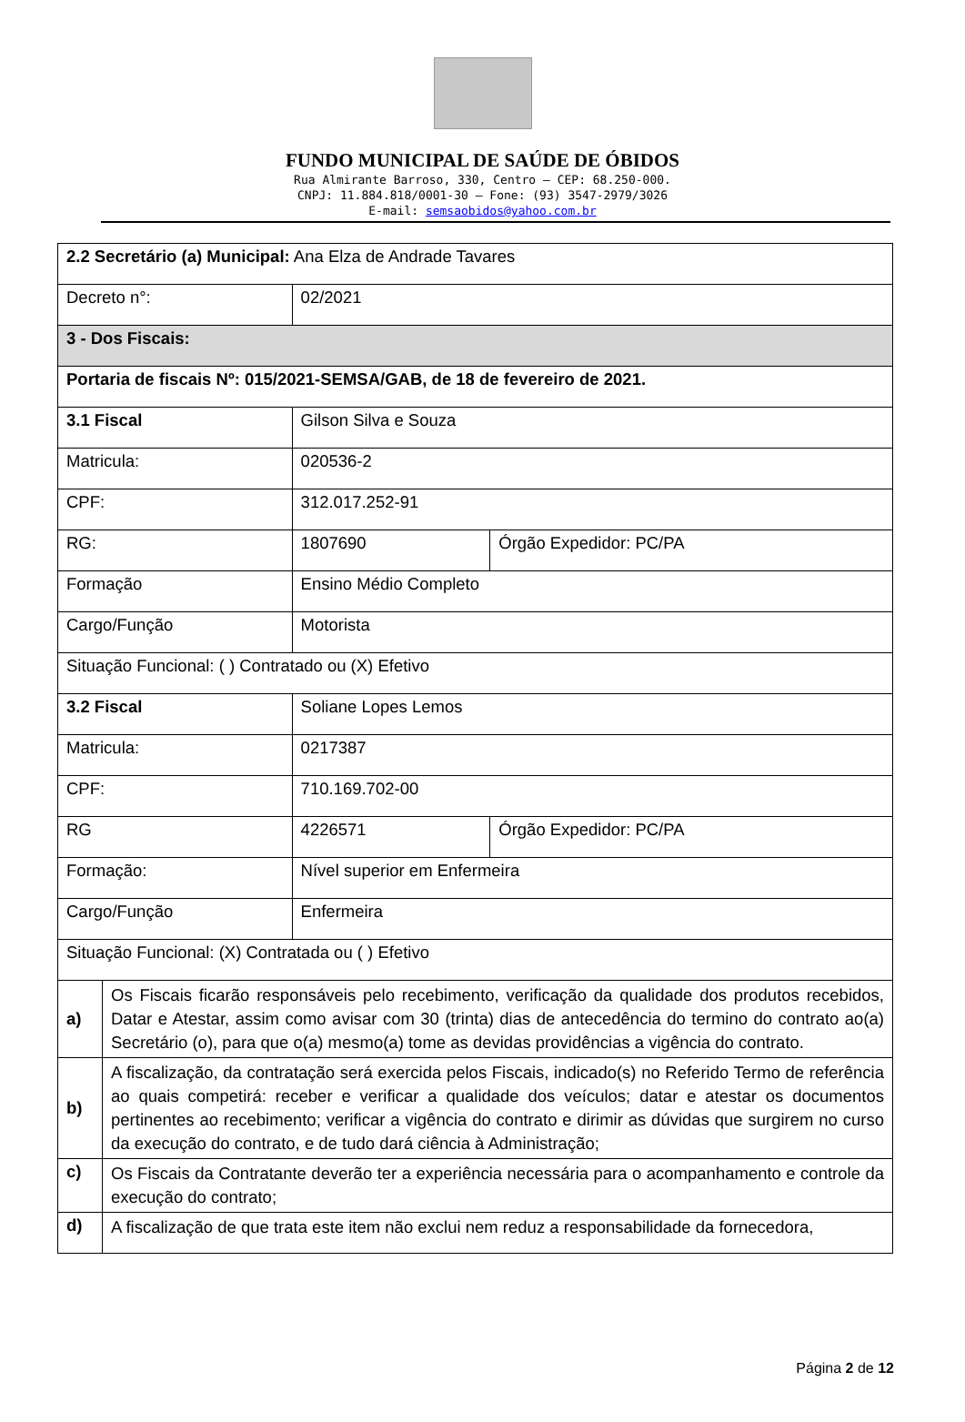FUNDO MUNICIPAL DE SAÚDE DE ÓBIDOS
Rua Almirante Barroso, 330, Centro – CEP: 68.250-000.
CNPJ: 11.884.818/0001-30 – Fone: (93) 3547-2979/3026
E-mail: semsaobidos@yahoo.com.br
| 2.2 Secretário (a) Municipal: Ana Elza de Andrade Tavares | | | |
| Decreto n°: | | 02/2021 | |
| 3 - Dos Fiscais: | | | |
| Portaria de fiscais Nº: 015/2021-SEMSA/GAB, de 18 de fevereiro de 2021. | | | |
| 3.1 Fiscal | | Gilson Silva e Souza | |
| Matricula: | | 020536-2 | |
| CPF: | | 312.017.252-91 | |
| RG: | | 1807690 | Órgão Expedidor: PC/PA |
| Formação | | Ensino Médio Completo | |
| Cargo/Função | | Motorista | |
| Situação Funcional: ( ) Contratado ou (X) Efetivo | | | |
| 3.2 Fiscal | | Soliane Lopes Lemos | |
| Matricula: | | 0217387 | |
| CPF: | | 710.169.702-00 | |
| RG | | 4226571 | Órgão Expedidor: PC/PA |
| Formação: | | Nível superior em Enfermeira | |
| Cargo/Função | | Enfermeira | |
| Situação Funcional: (X) Contratada ou ( ) Efetivo | | | |
| a) | Os Fiscais ficarão responsáveis pelo recebimento, verificação da qualidade dos produtos recebidos, Datar e Atestar, assim como avisar com 30 (trinta) dias de antecedência do termino do contrato ao(a) Secretário (o), para que o(a) mesmo(a) tome as devidas providências a vigência do contrato. | | |
| b) | A fiscalização, da contratação será exercida pelos Fiscais, indicado(s) no Referido Termo de referência ao quais competirá: receber e verificar a qualidade dos veículos; datar e atestar os documentos pertinentes ao recebimento; verificar a vigência do contrato e dirimir as dúvidas que surgirem no curso da execução do contrato, e de tudo dará ciência à Administração; | | |
| c) | Os Fiscais da Contratante deverão ter a experiência necessária para o acompanhamento e controle da execução do contrato; | | |
| d) | A fiscalização de que trata este item não exclui nem reduz a responsabilidade da fornecedora, | | |
Página 2 de 12